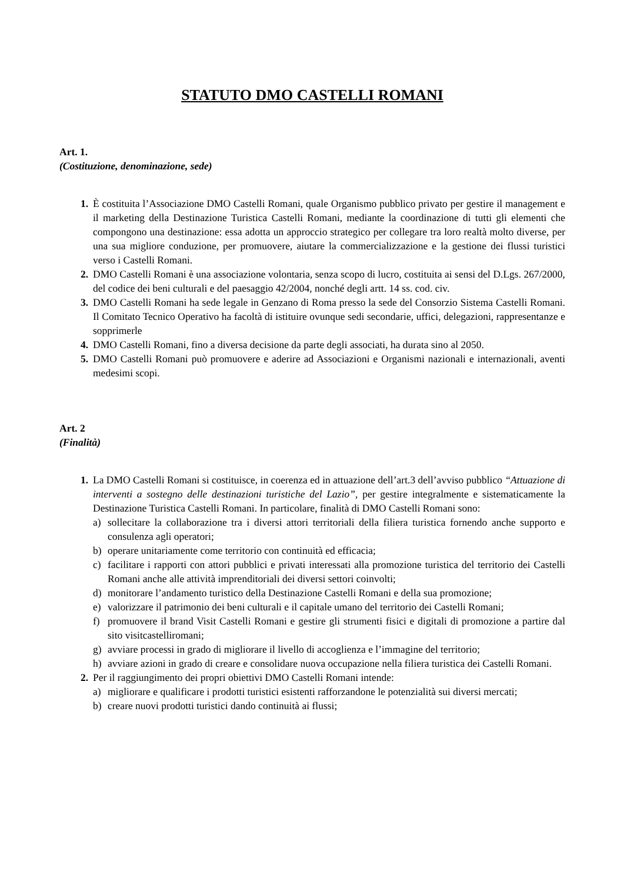STATUTO DMO CASTELLI ROMANI
Art. 1.
(Costituzione, denominazione, sede)
1. È costituita l’Associazione DMO Castelli Romani, quale Organismo pubblico privato per gestire il management e il marketing della Destinazione Turistica Castelli Romani, mediante la coordinazione di tutti gli elementi che compongono una destinazione: essa adotta un approccio strategico per collegare tra loro realtà molto diverse, per una sua migliore conduzione, per promuovere, aiutare la commercializzazione e la gestione dei flussi turistici verso i Castelli Romani.
2. DMO Castelli Romani è una associazione volontaria, senza scopo di lucro, costituita ai sensi del D.Lgs. 267/2000, del codice dei beni culturali e del paesaggio 42/2004, nonché degli artt. 14 ss. cod. civ.
3. DMO Castelli Romani ha sede legale in Genzano di Roma presso la sede del Consorzio Sistema Castelli Romani. Il Comitato Tecnico Operativo ha facoltà di istituire ovunque sedi secondarie, uffici, delegazioni, rappresentanze e sopprimerle
4. DMO Castelli Romani, fino a diversa decisione da parte degli associati, ha durata sino al 2050.
5. DMO Castelli Romani può promuovere e aderire ad Associazioni e Organismi nazionali e internazionali, aventi medesimi scopi.
Art. 2
(Finalità)
1. La DMO Castelli Romani si costituisce, in coerenza ed in attuazione dell’art.3 dell’avviso pubblico “Attuazione di interventi a sostegno delle destinazioni turistiche del Lazio”, per gestire integralmente e sistematicamente la Destinazione Turistica Castelli Romani. In particolare, finalità di DMO Castelli Romani sono:
a) sollecitare la collaborazione tra i diversi attori territoriali della filiera turistica fornendo anche supporto e consulenza agli operatori;
b) operare unitariamente come territorio con continuità ed efficacia;
c) facilitare i rapporti con attori pubblici e privati interessati alla promozione turistica del territorio dei Castelli Romani anche alle attività imprenditoriali dei diversi settori coinvolti;
d) monitorare l’andamento turistico della Destinazione Castelli Romani e della sua promozione;
e) valorizzare il patrimonio dei beni culturali e il capitale umano del territorio dei Castelli Romani;
f) promuovere il brand Visit Castelli Romani e gestire gli strumenti fisici e digitali di promozione a partire dal sito visitcastelliromani;
g) avviare processi in grado di migliorare il livello di accoglienza e l’immagine del territorio;
h) avviare azioni in grado di creare e consolidare nuova occupazione nella filiera turistica dei Castelli Romani.
2. Per il raggiungimento dei propri obiettivi DMO Castelli Romani intende:
a) migliorare e qualificare i prodotti turistici esistenti rafforzandone le potenzialità sui diversi mercati;
b) creare nuovi prodotti turistici dando continuità ai flussi;